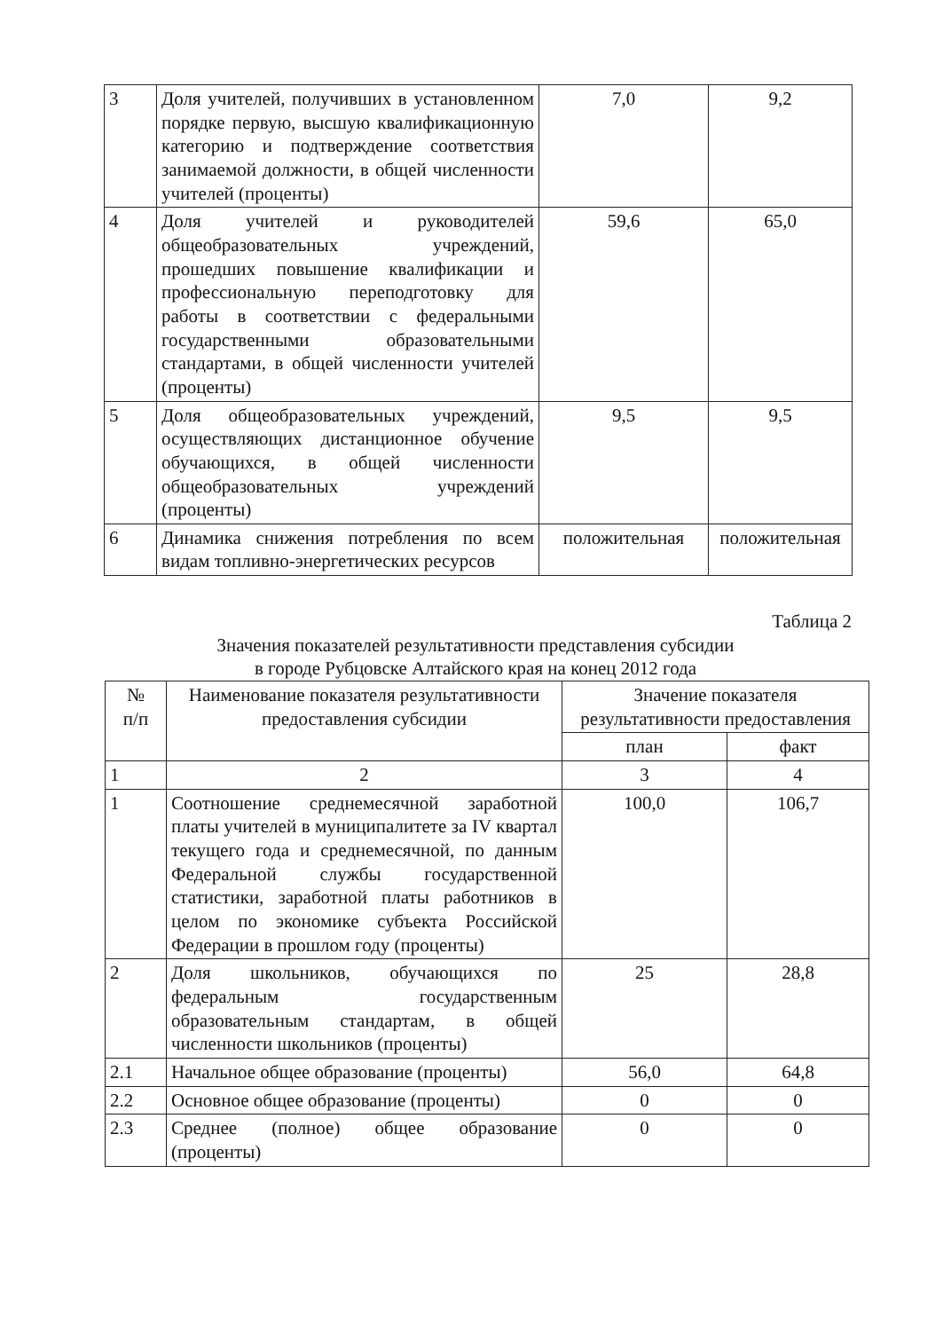| 3 | Доля учителей, получивших в установленном порядке первую, высшую квалификационную категорию и подтверждение соответствия занимаемой должности, в общей численности учителей (проценты) | 7,0 | 9,2 |
| 4 | Доля учителей и руководителей общеобразовательных учреждений, прошедших повышение квалификации и профессиональную переподготовку для работы в соответствии с федеральными государственными образовательными стандартами, в общей численности учителей (проценты) | 59,6 | 65,0 |
| 5 | Доля общеобразовательных учреждений, осуществляющих дистанционное обучение обучающихся, в общей численности общеобразовательных учреждений (проценты) | 9,5 | 9,5 |
| 6 | Динамика снижения потребления по всем видам топливно-энергетических ресурсов | положительная | положительная |
Таблица 2
Значения показателей результативности представления субсидии
в городе Рубцовске Алтайского края на конец 2012 года
| № п/п | Наименование показателя результативности предоставления субсидии | Значение показателя результативности предоставления | |
| --- | --- | --- | --- |
| | | план | факт |
| 1 | 2 | 3 | 4 |
| 1 | Соотношение среднемесячной заработной платы учителей в муниципалитете за IV квартал текущего года и среднемесячной, по данным Федеральной службы государственной статистики, заработной платы работников в целом по экономике субъекта Российской Федерации в прошлом году (проценты) | 100,0 | 106,7 |
| 2 | Доля школьников, обучающихся по федеральным государственным образовательным стандартам, в общей численности школьников (проценты) | 25 | 28,8 |
| 2.1 | Начальное общее образование (проценты) | 56,0 | 64,8 |
| 2.2 | Основное общее образование (проценты) | 0 | 0 |
| 2.3 | Среднее (полное) общее образование (проценты) | 0 | 0 |